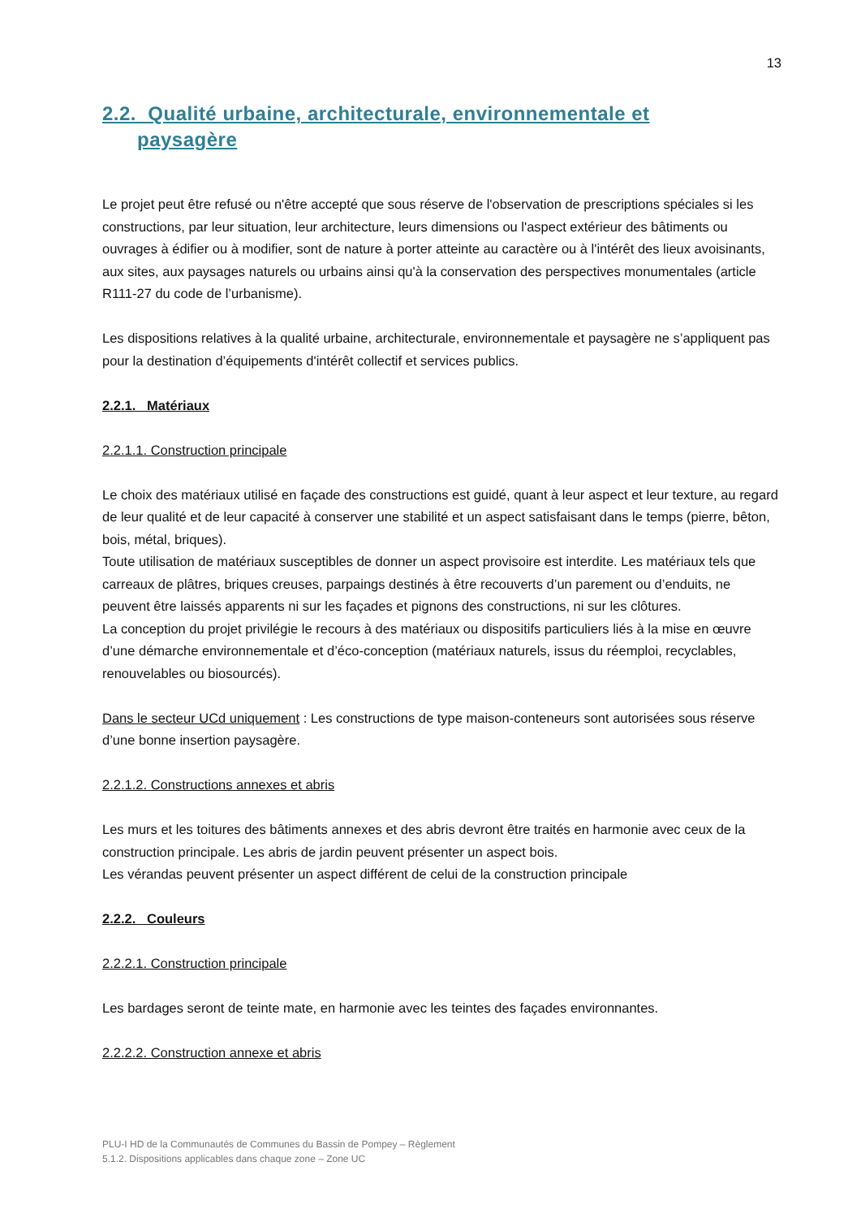13
2.2. Qualité urbaine, architecturale, environnementale et
paysagère
Le projet peut être refusé ou n'être accepté que sous réserve de l'observation de prescriptions spéciales si les constructions, par leur situation, leur architecture, leurs dimensions ou l'aspect extérieur des bâtiments ou ouvrages à édifier ou à modifier, sont de nature à porter atteinte au caractère ou à l'intérêt des lieux avoisinants, aux sites, aux paysages naturels ou urbains ainsi qu'à la conservation des perspectives monumentales (article R111-27 du code de l’urbanisme).
Les dispositions relatives à la qualité urbaine, architecturale, environnementale et paysagère ne s’appliquent pas pour la destination d’équipements d'intérêt collectif et services publics.
2.2.1. Matériaux
2.2.1.1. Construction principale
Le choix des matériaux utilisé en façade des constructions est guidé, quant à leur aspect et leur texture, au regard de leur qualité et de leur capacité à conserver une stabilité et un aspect satisfaisant dans le temps (pierre, bêton, bois, métal, briques).
Toute utilisation de matériaux susceptibles de donner un aspect provisoire est interdite. Les matériaux tels que carreaux de plâtres, briques creuses, parpaings destinés à être recouverts d’un parement ou d’enduits, ne peuvent être laissés apparents ni sur les façades et pignons des constructions, ni sur les clôtures.
La conception du projet privilégie le recours à des matériaux ou dispositifs particuliers liés à la mise en œuvre d’une démarche environnementale et d’éco-conception (matériaux naturels, issus du réemploi, recyclables, renouvelables ou biosourcés).
Dans le secteur UCd uniquement : Les constructions de type maison-conteneurs sont autorisées sous réserve d’une bonne insertion paysagère.
2.2.1.2. Constructions annexes et abris
Les murs et les toitures des bâtiments annexes et des abris devront être traités en harmonie avec ceux de la construction principale. Les abris de jardin peuvent présenter un aspect bois.
Les vérandas peuvent présenter un aspect différent de celui de la construction principale
2.2.2. Couleurs
2.2.2.1. Construction principale
Les bardages seront de teinte mate, en harmonie avec les teintes des façades environnantes.
2.2.2.2. Construction annexe et abris
PLU-I HD de la Communautés de Communes du Bassin de Pompey – Règlement
5.1.2. Dispositions applicables dans chaque zone – Zone UC